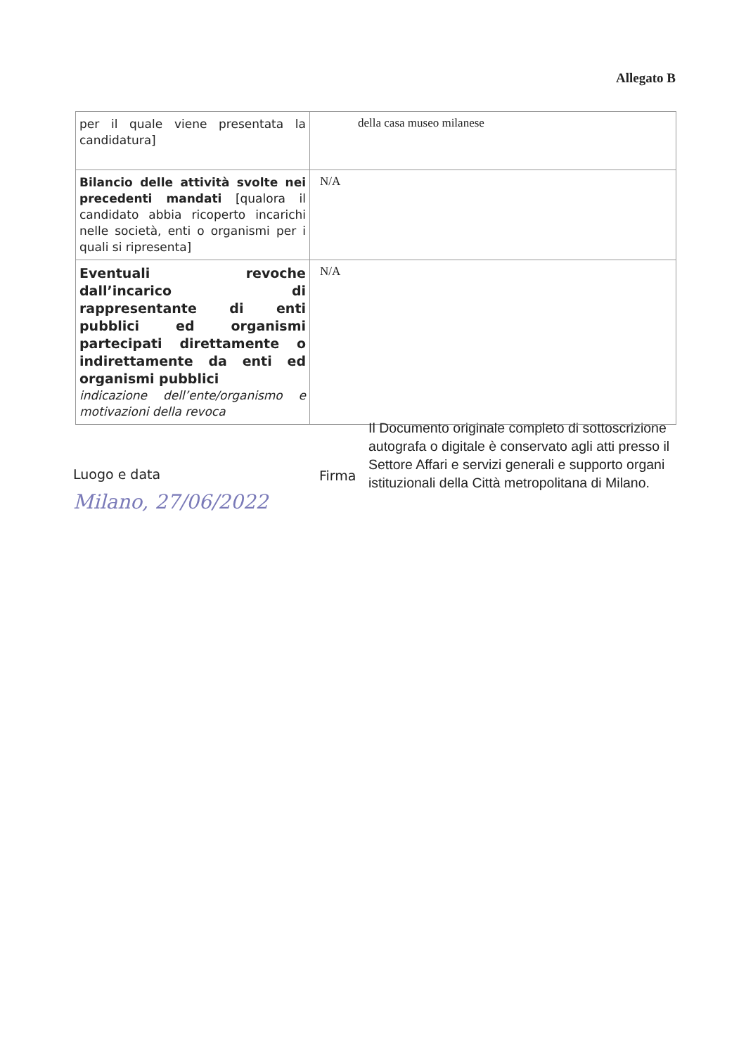Allegato B
| per il quale viene presentata la candidatura] | della casa museo milanese |
| Bilancio delle attività svolte nei precedenti mandati [qualora il candidato abbia ricoperto incarichi nelle società, enti o organismi per i quali si ripresenta] | N/A |
| Eventuali revoche dall’incarico di rappresentante di enti pubblici ed organismi partecipati direttamente o indirettamente da enti ed organismi pubblici indicazione dell’ente/organismo e motivazioni della revoca | N/A |
Luogo e data
Milano, 27/06/2022
Firma
Il Documento originale completo di sottoscrizione autografa o digitale è conservato agli atti presso il Settore Affari e servizi generali e supporto organi istituzionali della Città metropolitana di Milano.